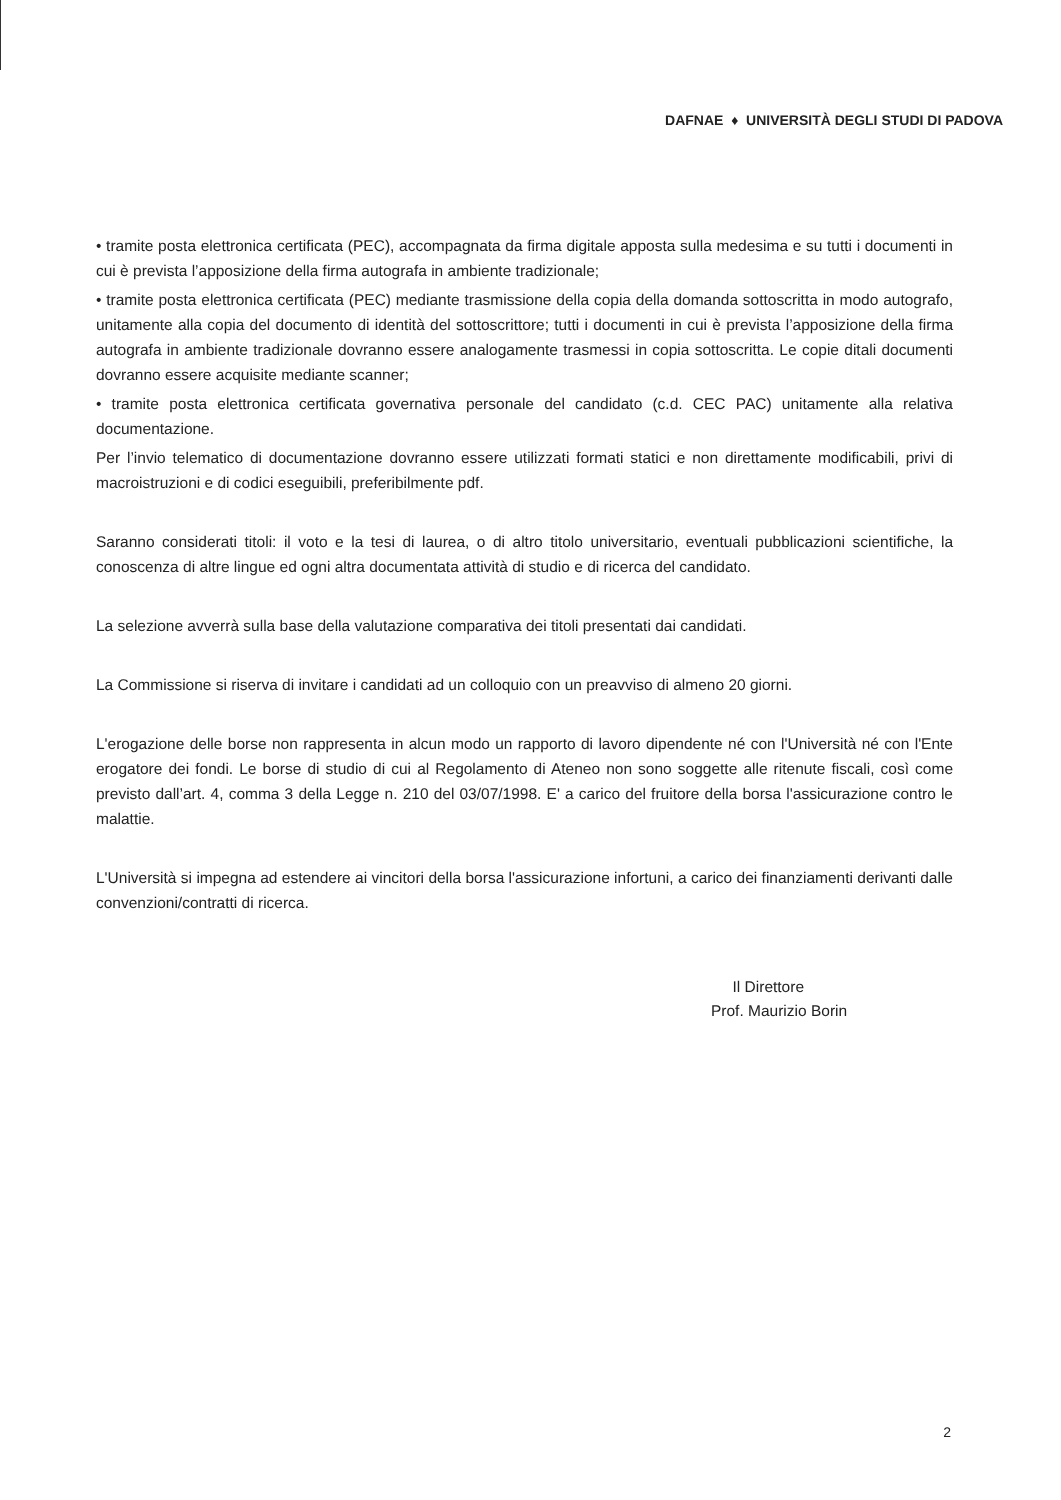DAFNAE ♦ UNIVERSITÀ DEGLI STUDI DI PADOVA
• tramite posta elettronica certificata (PEC), accompagnata da firma digitale apposta sulla medesima e su tutti i documenti in cui è prevista l’apposizione della firma autografa in ambiente tradizionale;
• tramite posta elettronica certificata (PEC) mediante trasmissione della copia della domanda sottoscritta in modo autografo, unitamente alla copia del documento di identità del sottoscrittore; tutti i documenti in cui è prevista l’apposizione della firma autografa in ambiente tradizionale dovranno essere analogamente trasmessi in copia sottoscritta. Le copie ditali documenti dovranno essere acquisite mediante scanner;
• tramite posta elettronica certificata governativa personale del candidato (c.d. CEC PAC) unitamente alla relativa documentazione.
Per l’invio telematico di documentazione dovranno essere utilizzati formati statici e non direttamente modificabili, privi di macroistruzioni e di codici eseguibili, preferibilmente pdf.
Saranno considerati titoli: il voto e la tesi di laurea, o di altro titolo universitario, eventuali pubblicazioni scientifiche, la conoscenza di altre lingue ed ogni altra documentata attività di studio e di ricerca del candidato.
La selezione avverrà sulla base della valutazione comparativa dei titoli presentati dai candidati.
La Commissione si riserva di invitare i candidati ad un colloquio con un preavviso di almeno 20 giorni.
L'erogazione delle borse non rappresenta in alcun modo un rapporto di lavoro dipendente né con l'Università né con l'Ente erogatore dei fondi. Le borse di studio di cui al Regolamento di Ateneo non sono soggette alle ritenute fiscali, così come previsto dall’art. 4, comma 3 della Legge n. 210 del 03/07/1998. E' a carico del fruitore della borsa l'assicurazione contro le malattie.
L'Università si impegna ad estendere ai vincitori della borsa l'assicurazione infortuni, a carico dei finanziamenti derivanti dalle convenzioni/contratti di ricerca.
Il Direttore
Prof. Maurizio Borin
2